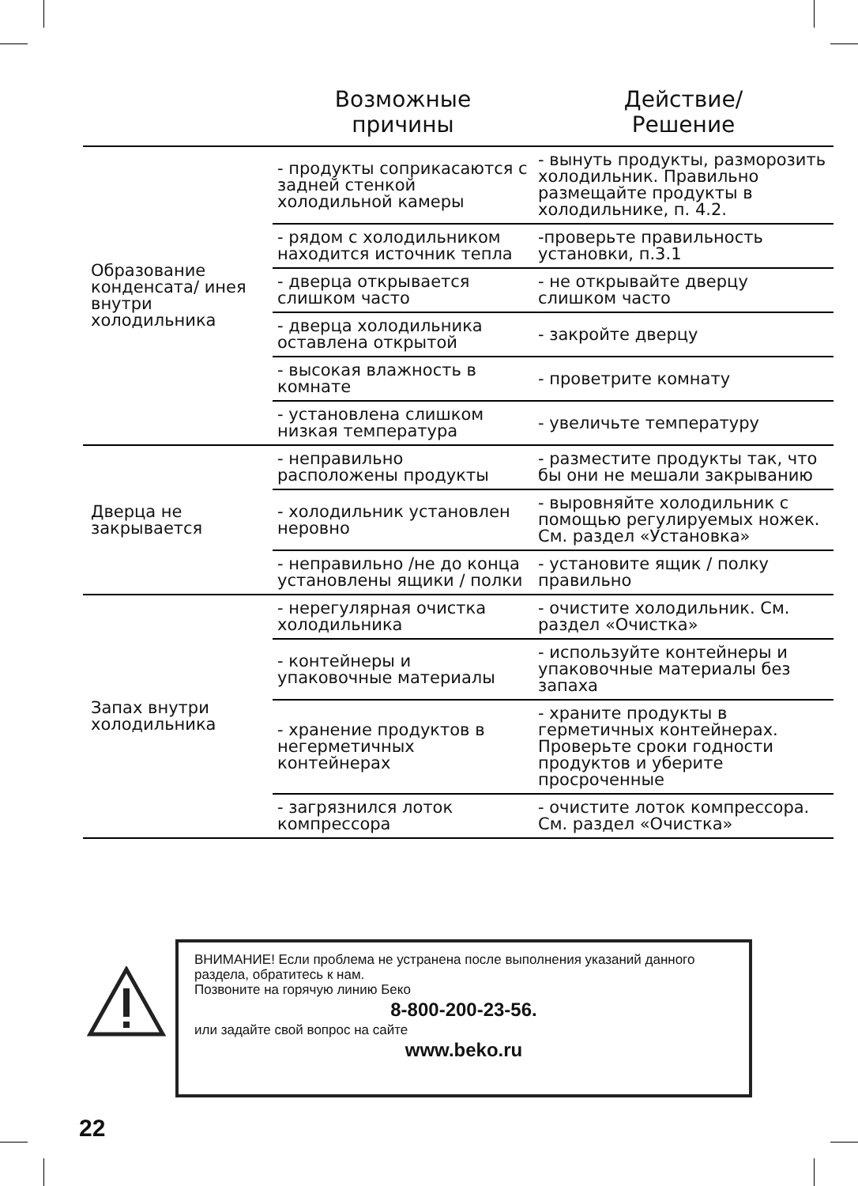| | Возможные причины | Действие/ Решение |
| --- | --- | --- |
| Образование конденсата/ инея внутри холодильника | - продукты соприкасаются с задней стенкой холодильной камеры | - вынуть продукты, разморозить холодильник. Правильно размещайте продукты в холодильнике, п. 4.2. |
| | - рядом с холодильником находится источник тепла | -проверьте правильность установки, п.3.1 |
| | - дверца открывается слишком часто | - не открывайте дверцу слишком часто |
| | - дверца холодильника оставлена открытой | - закройте дверцу |
| | - высокая влажность в комнате | - проветрите комнату |
| | - установлена слишком низкая температура | - увеличьте температуру |
| Дверца не закрывается | - неправильно расположены продукты | - разместите продукты так, что бы они не мешали закрыванию |
| | - холодильник установлен неровно | - выровняйте холодильник с помощью регулируемых ножек. См. раздел «Установка» |
| | - неправильно /не до конца установлены ящики / полки | - установите ящик / полку правильно |
| Запах внутри холодильника | - нерегулярная очистка холодильника | - очистите холодильник. См. раздел «Очистка» |
| | - контейнеры и упаковочные материалы | - используйте контейнеры и упаковочные материалы без запаха |
| | - хранение продуктов в негерметичных контейнерах | - храните продукты в герметичных контейнерах. Проверьте сроки годности продуктов и уберите просроченные |
| | - загрязнился лоток компрессора | - очистите лоток компрессора. См. раздел «Очистка» |
ВНИМАНИЕ! Если проблема не устранена после выполнения указаний данного раздела, обратитесь к нам.
Позвоните на горячую линию Беко
8-800-200-23-56.
или задайте свой вопрос на сайте
www.beko.ru
22